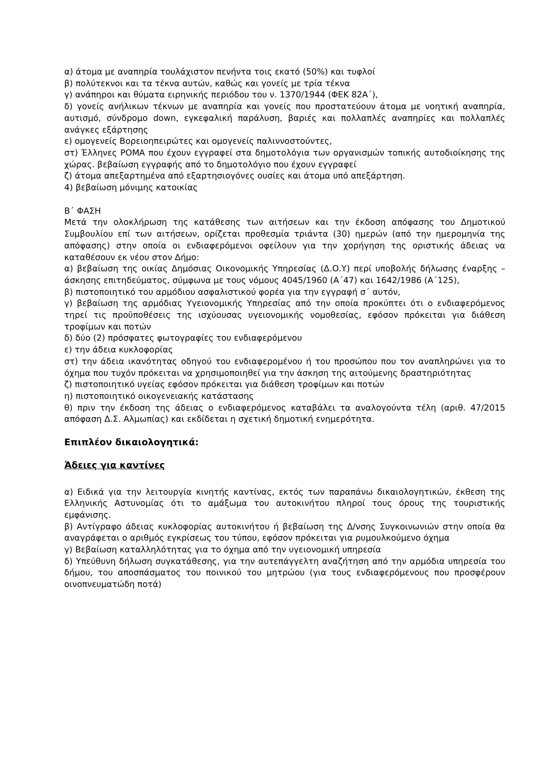α) άτομα με αναπηρία τουλάχιστον πενήντα τοις εκατό (50%) και τυφλοί
β) πολύτεκνοι και τα τέκνα αυτών, καθώς και γονείς με τρία τέκνα
γ) ανάπηροι και θύματα ειρηνικής περιόδου του ν. 1370/1944 (ΦΕΚ 82Α΄),
δ) γονείς ανήλικων τέκνων με αναπηρία και γονείς που προστατεύουν άτομα με νοητική αναπηρία, αυτισμό, σύνδρομο down, εγκεφαλική παράλυση, βαριές και πολλαπλές αναπηρίες και πολλαπλές ανάγκες εξάρτησης
ε) ομογενείς Βορειοηπειρώτες και ομογενείς παλιννοστούντες,
στ) Έλληνες ΡΟΜΑ που έχουν εγγραφεί στα δημοτολόγια των οργανισμών τοπικής αυτοδιοίκησης της χώρας. βεβαίωση εγγραφής από το δημοτολόγιο που έχουν εγγραφεί
ζ) άτομα απεξαρτημένα από εξαρτησιογόνες ουσίες και άτομα υπό απεξάρτηση.
4) βεβαίωση μόνιμης κατοικίας
Β΄ ΦΑΣΗ
Μετά την ολοκλήρωση της κατάθεσης των αιτήσεων και την έκδοση απόφασης του Δημοτικού Συμβουλίου επί των αιτήσεων, ορίζεται προθεσμία τριάντα (30) ημερών (από την ημερομηνία της απόφασης) στην οποία οι ενδιαφερόμενοι οφείλουν για την χορήγηση της οριστικής άδειας να καταθέσουν εκ νέου στον Δήμο:
α) βεβαίωση της οικίας Δημόσιας Οικονομικής Υπηρεσίας (Δ.Ο.Υ) περί υποβολής δήλωσης έναρξης – άσκησης επιτηδεύματος, σύμφωνα με τους νόμους 4045/1960 (Α΄47) και 1642/1986 (Α΄125),
β) πιστοποιητικό του αρμόδιου ασφαλιστικού φορέα για την εγγραφή σ΄ αυτόν,
γ) βεβαίωση της αρμόδιας Υγειονομικής Υπηρεσίας από την οποία προκύπτει ότι ο ενδιαφερόμενος τηρεί τις προϋποθέσεις της ισχύουσας υγειονομικής νομοθεσίας, εφόσον πρόκειται για διάθεση τροφίμων και ποτών
δ) δύο (2) πρόσφατες φωτογραφίες του ενδιαφερόμενου
ε) την άδεια κυκλοφορίας
στ) την άδεια ικανότητας οδηγού του ενδιαφερομένου ή του προσώπου που τον αναπληρώνει για το όχημα που τυχόν πρόκειται να χρησιμοποιηθεί για την άσκηση της αιτούμενης δραστηριότητας
ζ) πιστοποιητικό υγείας εφόσον πρόκειται για διάθεση τροφίμων και ποτών
η) πιστοποιητικό οικογενειακής κατάστασης
θ) πριν την έκδοση της άδειας ο ενδιαφερόμενος καταβάλει τα αναλογούντα τέλη (αριθ. 47/2015 απόφαση Δ.Σ. Αλμωπίας) και εκδίδεται η σχετική δημοτική ενημερότητα.
Επιπλέον δικαιολογητικά:
Άδειες για καντίνες
α) Ειδικά για την λειτουργία κινητής καντίνας, εκτός των παραπάνω δικαιολογητικών, έκθεση της Ελληνικής Αστυνομίας ότι το αμάξωμα του αυτοκινήτου πληροί τους όρους της τουριστικής εμφάνισης.
β) Αντίγραφο άδειας κυκλοφορίας αυτοκινήτου ή βεβαίωση της Δ/νσης Συγκοινωνιών στην οποία θα αναγράφεται ο αριθμός εγκρίσεως του τύπου, εφόσον πρόκειται για ρυμουλκούμενο όχημα
γ) Βεβαίωση καταλληλότητας για το όχημα από την υγειονομική υπηρεσία
δ) Υπεύθυνη δήλωση συγκατάθεσης, για την αυτεπάγγελτη αναζήτηση από την αρμόδια υπηρεσία του δήμου, του αποσπάσματος του ποινικού του μητρώου (για τους ενδιαφερόμενους που προσφέρουν οινοπνευματώδη ποτά)